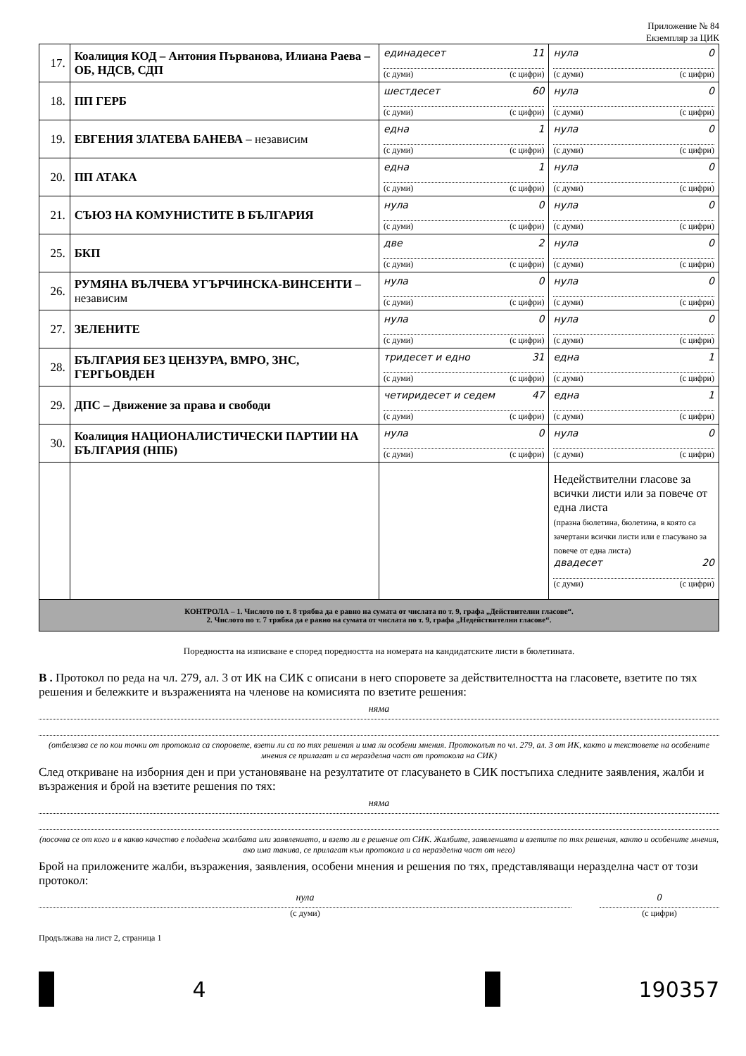Приложение № 84
Екземпляр за ЦИК
| 17. | Коалиция КОД – Антония Първанова, Илиана Раева – ОБ, НДСВ, СДП | единадесет 11 (с думи) (с цифри) | нула 0 (с думи) (с цифри) |
| 18. | ПП ГЕРБ | шестдесет 60 (с думи) (с цифри) | нула 0 (с думи) (с цифри) |
| 19. | ЕВГЕНИЯ ЗЛАТЕВА БАНЕВА – независим | една 1 (с думи) (с цифри) | нула 0 (с думи) (с цифри) |
| 20. | ПП АТАКА | една 1 (с думи) (с цифри) | нула 0 (с думи) (с цифри) |
| 21. | СЪЮЗ НА КОМУНИСТИТЕ В БЪЛГАРИЯ | нула 0 (с думи) (с цифри) | нула 0 (с думи) (с цифри) |
| 25. | БКП | две 2 (с думи) (с цифри) | нула 0 (с думи) (с цифри) |
| 26. | РУМЯНА ВЪЛЧЕВА УГЪРЧИНСКА-ВИНСЕНТИ – независим | нула 0 (с думи) (с цифри) | нула 0 (с думи) (с цифри) |
| 27. | ЗЕЛЕНИТЕ | нула 0 (с думи) (с цифри) | нула 0 (с думи) (с цифри) |
| 28. | БЪЛГАРИЯ БЕЗ ЦЕНЗУРА, ВМРО, ЗНС, ГЕРГЬОВДЕН | тридесет и едно 31 (с думи) (с цифри) | една 1 (с думи) (с цифри) |
| 29. | ДПС – Движение за права и свободи | четиридесет и седем 47 (с думи) (с цифри) | една 1 (с думи) (с цифри) |
| 30. | Коалиция НАЦИОНАЛИСТИЧЕСКИ ПАРТИИ НА БЪЛГАРИЯ (НПБ) | нула 0 (с думи) (с цифри) | нула 0 (с думи) (с цифри) |
| | | | Недействителни гласове за всички листи или за повече от една листа (празна бюлетина, бюлетина, в която са зачертани всички листи или е гласувано за повече от една листа) двадесет 20 (с думи) (с цифри) |
| КОНТРОЛА – 1. Числото по т. 8 трябва да е равно на сумата от числата по т. 9, графа „Действителни гласове“. 2. Числото по т. 7 трябва да е равно на сумата от числата по т. 9, графа „Недействителни гласове“. | | | |
Поредността на изписване е според поредността на номерата на кандидатските листи в бюлетината.
В . Протокол по реда на чл. 279, ал. 3 от ИК на СИК с описани в него споровете за действителността на гласовете, взетите по тях решения и бележките и възраженията на членове на комисията по взетите решения:
няма
(отбелязва се по кои точки от протокола са споровете, взети ли са по тях решения и има ли особени мнения. Протоколът по чл. 279, ал. 3 от ИК, както и текстовете на особените мнения се прилагат и са неразделна част от протокола на СИК)
След откриване на изборния ден и при установяване на резултатите от гласуването в СИК постъпиха следните заявления, жалби и възражения и брой на взетите решения по тях:
няма
(посочва се от кого и в какво качество е подадена жалбата или заявлението, и взето ли е решение от СИК. Жалбите, заявленията и взетите по тях решения, както и особените мнения, ако има такива, се прилагат към протокола и са неразделна част от него)
Брой на приложените жалби, възражения, заявления, особени мнения и решения по тях, представляващи неразделна част от този протокол:
нула
(с думи)
0
(с цифри)
Продължава на лист 2, страница 1
4 190357